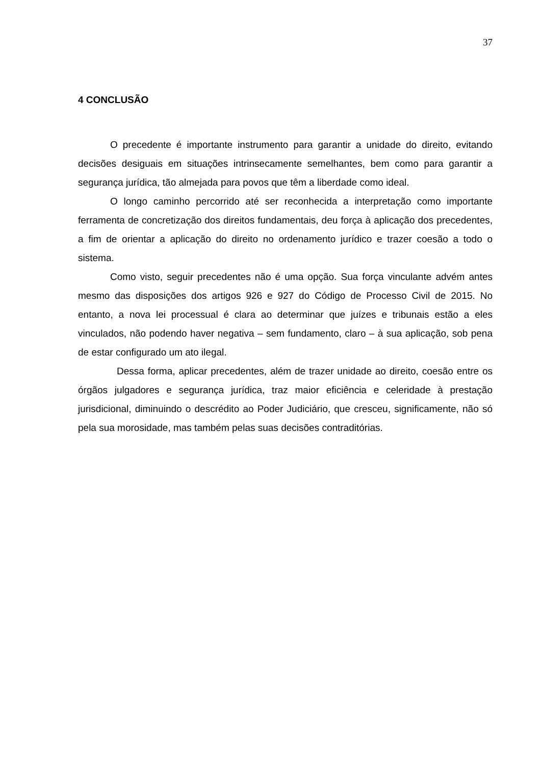37
4 CONCLUSÃO
O precedente é importante instrumento para garantir a unidade do direito, evitando decisões desiguais em situações intrinsecamente semelhantes, bem como para garantir a segurança jurídica, tão almejada para povos que têm a liberdade como ideal.
O longo caminho percorrido até ser reconhecida a interpretação como importante ferramenta de concretização dos direitos fundamentais, deu força à aplicação dos precedentes, a fim de orientar a aplicação do direito no ordenamento jurídico e trazer coesão a todo o sistema.
Como visto, seguir precedentes não é uma opção. Sua força vinculante advém antes mesmo das disposições dos artigos 926 e 927 do Código de Processo Civil de 2015. No entanto, a nova lei processual é clara ao determinar que juízes e tribunais estão a eles vinculados, não podendo haver negativa – sem fundamento, claro – à sua aplicação, sob pena de estar configurado um ato ilegal.
Dessa forma, aplicar precedentes, além de trazer unidade ao direito, coesão entre os órgãos julgadores e segurança jurídica, traz maior eficiência e celeridade à prestação jurisdicional, diminuindo o descrédito ao Poder Judiciário, que cresceu, significamente, não só pela sua morosidade, mas também pelas suas decisões contraditórias.